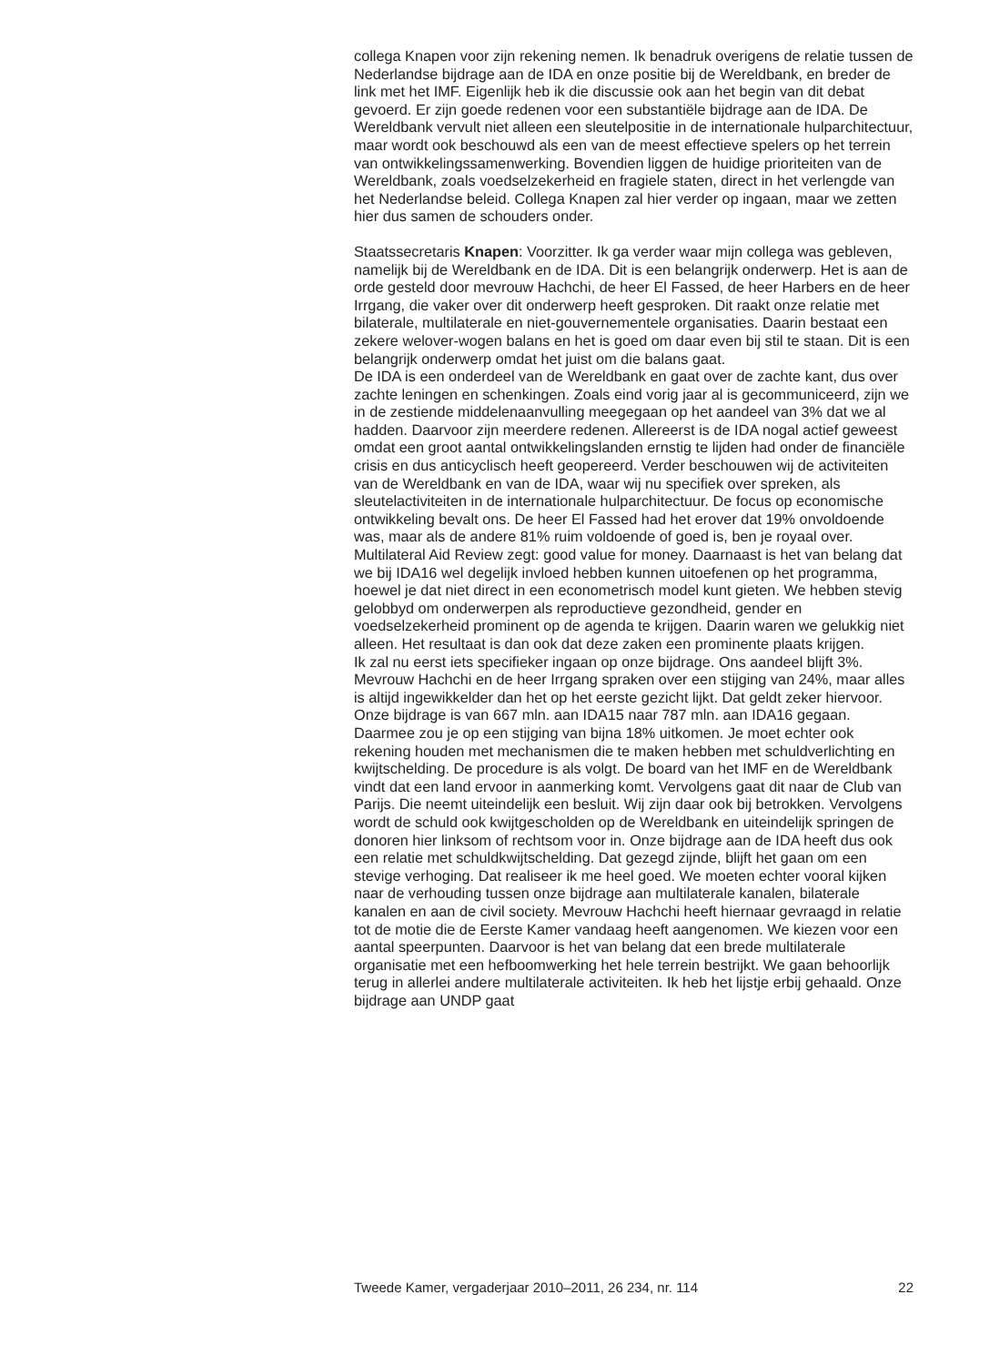collega Knapen voor zijn rekening nemen. Ik benadruk overigens de relatie tussen de Nederlandse bijdrage aan de IDA en onze positie bij de Wereldbank, en breder de link met het IMF. Eigenlijk heb ik die discussie ook aan het begin van dit debat gevoerd. Er zijn goede redenen voor een substantiële bijdrage aan de IDA. De Wereldbank vervult niet alleen een sleutelpositie in de internationale hulparchitectuur, maar wordt ook beschouwd als een van de meest effectieve spelers op het terrein van ontwikkelingssamenwerking. Bovendien liggen de huidige prioriteiten van de Wereldbank, zoals voedselzekerheid en fragiele staten, direct in het verlengde van het Nederlandse beleid. Collega Knapen zal hier verder op ingaan, maar we zetten hier dus samen de schouders onder.
Staatssecretaris Knapen: Voorzitter. Ik ga verder waar mijn collega was gebleven, namelijk bij de Wereldbank en de IDA. Dit is een belangrijk onderwerp. Het is aan de orde gesteld door mevrouw Hachchi, de heer El Fassed, de heer Harbers en de heer Irrgang, die vaker over dit onderwerp heeft gesproken. Dit raakt onze relatie met bilaterale, multilaterale en niet-gouvernementele organisaties. Daarin bestaat een zekere welover-wogen balans en het is goed om daar even bij stil te staan. Dit is een belangrijk onderwerp omdat het juist om die balans gaat.
De IDA is een onderdeel van de Wereldbank en gaat over de zachte kant, dus over zachte leningen en schenkingen. Zoals eind vorig jaar al is gecommuniceerd, zijn we in de zestiende middelenaanvulling meegegaan op het aandeel van 3% dat we al hadden. Daarvoor zijn meerdere redenen. Allereerst is de IDA nogal actief geweest omdat een groot aantal ontwikkelingslanden ernstig te lijden had onder de financiële crisis en dus anticyclisch heeft geopereerd. Verder beschouwen wij de activiteiten van de Wereldbank en van de IDA, waar wij nu specifiek over spreken, als sleutelactiviteiten in de internationale hulparchitectuur. De focus op economische ontwikkeling bevalt ons. De heer El Fassed had het erover dat 19% onvoldoende was, maar als de andere 81% ruim voldoende of goed is, ben je royaal over. Multilateral Aid Review zegt: good value for money. Daarnaast is het van belang dat we bij IDA16 wel degelijk invloed hebben kunnen uitoefenen op het programma, hoewel je dat niet direct in een econometrisch model kunt gieten. We hebben stevig gelobbyd om onderwerpen als reproductieve gezondheid, gender en voedselzekerheid prominent op de agenda te krijgen. Daarin waren we gelukkig niet alleen. Het resultaat is dan ook dat deze zaken een prominente plaats krijgen.
Ik zal nu eerst iets specifieker ingaan op onze bijdrage. Ons aandeel blijft 3%. Mevrouw Hachchi en de heer Irrgang spraken over een stijging van 24%, maar alles is altijd ingewikkelder dan het op het eerste gezicht lijkt. Dat geldt zeker hiervoor. Onze bijdrage is van 667 mln. aan IDA15 naar 787 mln. aan IDA16 gegaan. Daarmee zou je op een stijging van bijna 18% uitkomen. Je moet echter ook rekening houden met mechanismen die te maken hebben met schuldverlichting en kwijtschelding. De procedure is als volgt. De board van het IMF en de Wereldbank vindt dat een land ervoor in aanmerking komt. Vervolgens gaat dit naar de Club van Parijs. Die neemt uiteindelijk een besluit. Wij zijn daar ook bij betrokken. Vervolgens wordt de schuld ook kwijtgescholden op de Wereldbank en uiteindelijk springen de donoren hier linksom of rechtsom voor in. Onze bijdrage aan de IDA heeft dus ook een relatie met schuldkwijtschelding. Dat gezegd zijnde, blijft het gaan om een stevige verhoging. Dat realiseer ik me heel goed. We moeten echter vooral kijken naar de verhouding tussen onze bijdrage aan multilaterale kanalen, bilaterale kanalen en aan de civil society. Mevrouw Hachchi heeft hiernaar gevraagd in relatie tot de motie die de Eerste Kamer vandaag heeft aangenomen. We kiezen voor een aantal speerpunten. Daarvoor is het van belang dat een brede multilaterale organisatie met een hefboomwerking het hele terrein bestrijkt. We gaan behoorlijk terug in allerlei andere multilaterale activiteiten. Ik heb het lijstje erbij gehaald. Onze bijdrage aan UNDP gaat
Tweede Kamer, vergaderjaar 2010–2011, 26 234, nr. 114 22